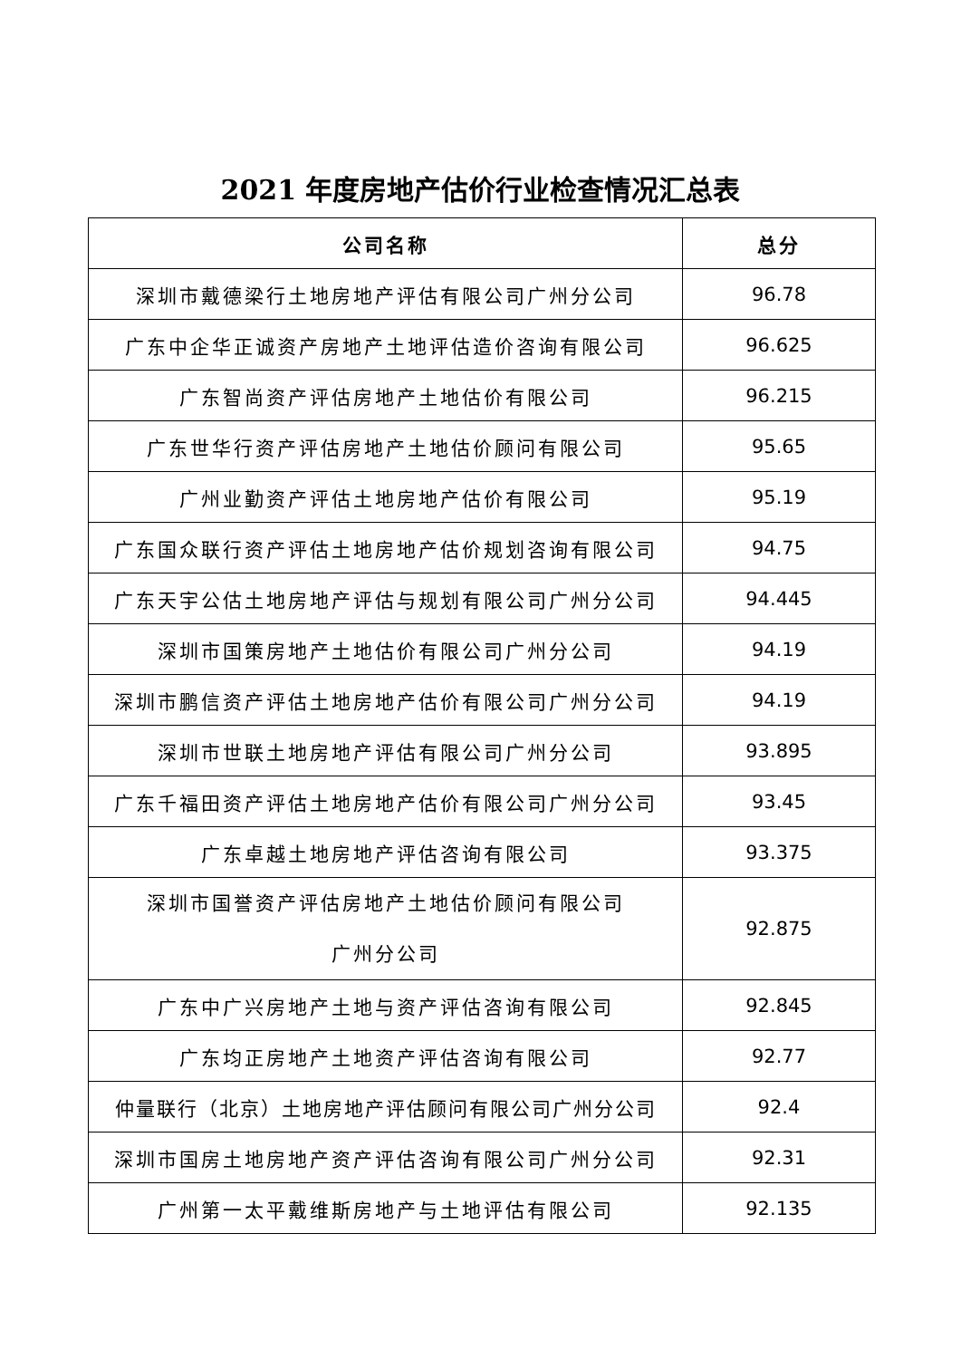2021 年度房地产估价行业检查情况汇总表
| 公司名称 | 总分 |
| --- | --- |
| 深圳市戴德梁行土地房地产评估有限公司广州分公司 | 96.78 |
| 广东中企华正诚资产房地产土地评估造价咨询有限公司 | 96.625 |
| 广东智尚资产评估房地产土地估价有限公司 | 96.215 |
| 广东世华行资产评估房地产土地估价顾问有限公司 | 95.65 |
| 广州业勤资产评估土地房地产估价有限公司 | 95.19 |
| 广东国众联行资产评估土地房地产估价规划咨询有限公司 | 94.75 |
| 广东天宇公估土地房地产评估与规划有限公司广州分公司 | 94.445 |
| 深圳市国策房地产土地估价有限公司广州分公司 | 94.19 |
| 深圳市鹏信资产评估土地房地产估价有限公司广州分公司 | 94.19 |
| 深圳市世联土地房地产评估有限公司广州分公司 | 93.895 |
| 广东千福田资产评估土地房地产估价有限公司广州分公司 | 93.45 |
| 广东卓越土地房地产评估咨询有限公司 | 93.375 |
| 深圳市国誉资产评估房地产土地估价顾问有限公司 广州分公司 | 92.875 |
| 广东中广兴房地产土地与资产评估咨询有限公司 | 92.845 |
| 广东均正房地产土地资产评估咨询有限公司 | 92.77 |
| 仲量联行（北京）土地房地产评估顾问有限公司广州分公司 | 92.4 |
| 深圳市国房土地房地产资产评估咨询有限公司广州分公司 | 92.31 |
| 广州第一太平戴维斯房地产与土地评估有限公司 | 92.135 |